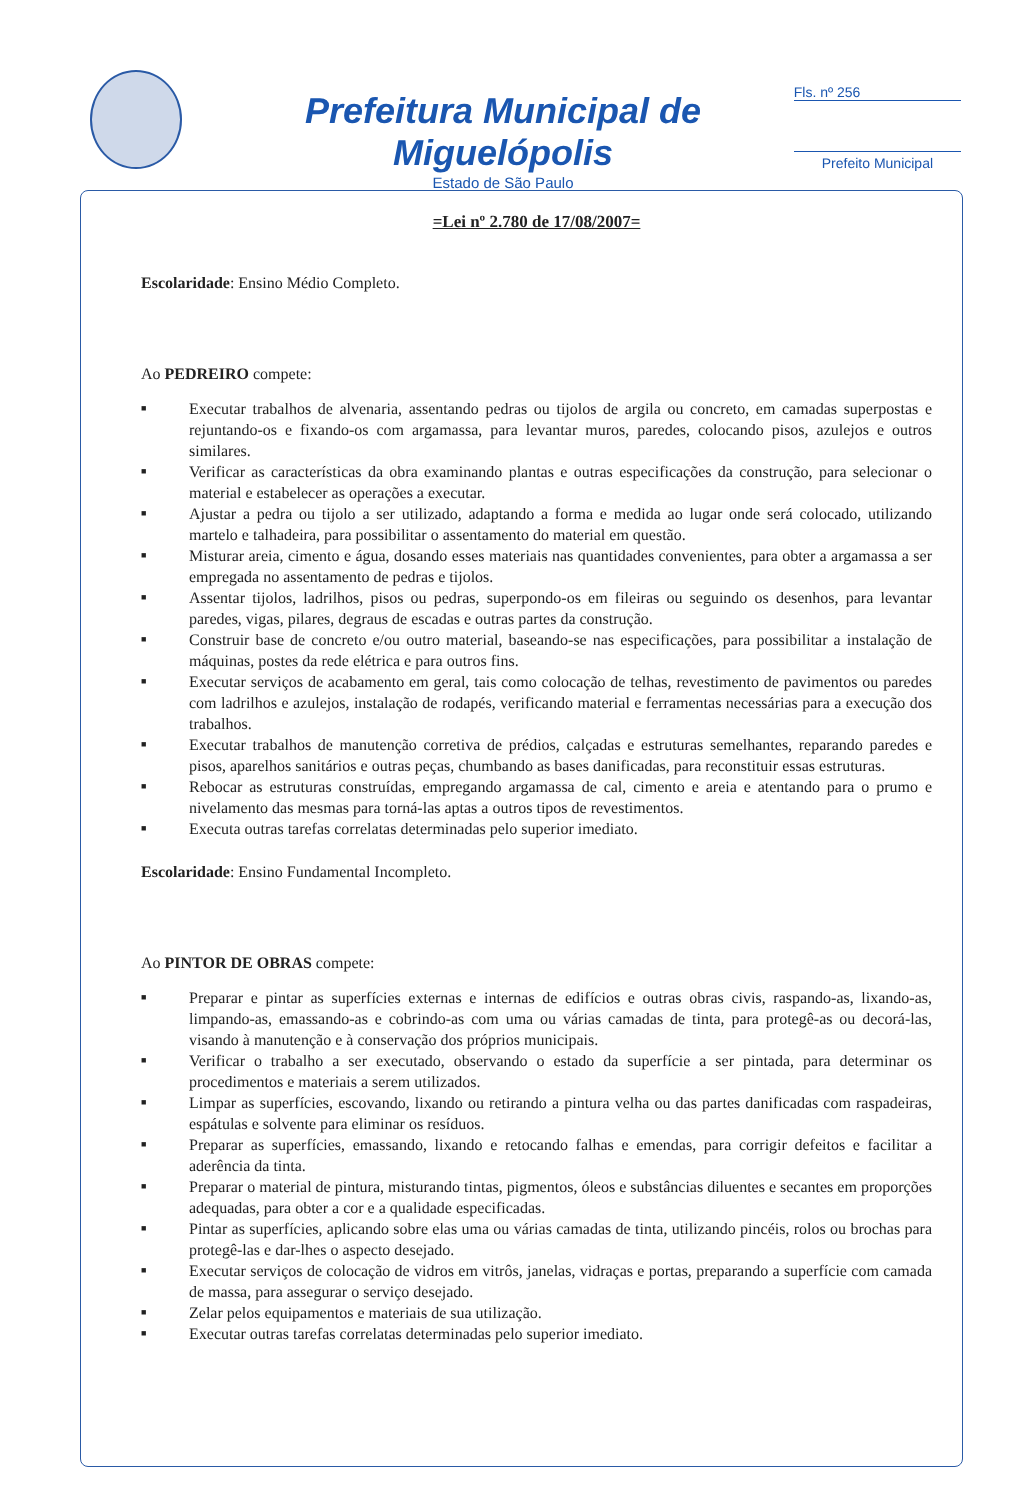Prefeitura Municipal de Miguelópolis
Estado de São Paulo
Fls. nº 256
Prefeito Municipal
=Lei nº 2.780 de 17/08/2007=
Escolaridade: Ensino Médio Completo.
Ao PEDREIRO compete:
■ Executar trabalhos de alvenaria, assentando pedras ou tijolos de argila ou concreto, em camadas superpostas e rejuntando-os e fixando-os com argamassa, para levantar muros, paredes, colocando pisos, azulejos e outros similares.
■ Verificar as características da obra examinando plantas e outras especificações da construção, para selecionar o material e estabelecer as operações a executar.
■ Ajustar a pedra ou tijolo a ser utilizado, adaptando a forma e medida ao lugar onde será colocado, utilizando martelo e talhadeira, para possibilitar o assentamento do material em questão.
■ Misturar areia, cimento e água, dosando esses materiais nas quantidades convenientes, para obter a argamassa a ser empregada no assentamento de pedras e tijolos.
■ Assentar tijolos, ladrilhos, pisos ou pedras, superpondo-os em fileiras ou seguindo os desenhos, para levantar paredes, vigas, pilares, degraus de escadas e outras partes da construção.
■ Construir base de concreto e/ou outro material, baseando-se nas especificações, para possibilitar a instalação de máquinas, postes da rede elétrica e para outros fins.
■ Executar serviços de acabamento em geral, tais como colocação de telhas, revestimento de pavimentos ou paredes com ladrilhos e azulejos, instalação de rodapés, verificando material e ferramentas necessárias para a execução dos trabalhos.
■ Executar trabalhos de manutenção corretiva de prédios, calçadas e estruturas semelhantes, reparando paredes e pisos, aparelhos sanitários e outras peças, chumbando as bases danificadas, para reconstituir essas estruturas.
■ Rebocar as estruturas construídas, empregando argamassa de cal, cimento e areia e atentando para o prumo e nivelamento das mesmas para torná-las aptas a outros tipos de revestimentos.
■ Executa outras tarefas correlatas determinadas pelo superior imediato.
Escolaridade: Ensino Fundamental Incompleto.
Ao PINTOR DE OBRAS compete:
■ Preparar e pintar as superfícies externas e internas de edifícios e outras obras civis, raspando-as, lixando-as, limpando-as, emassando-as e cobrindo-as com uma ou várias camadas de tinta, para protegê-as ou decorá-las, visando à manutenção e à conservação dos próprios municipais.
■ Verificar o trabalho a ser executado, observando o estado da superfície a ser pintada, para determinar os procedimentos e materiais a serem utilizados.
■ Limpar as superfícies, escovando, lixando ou retirando a pintura velha ou das partes danificadas com raspadeiras, espátulas e solvente para eliminar os resíduos.
■ Preparar as superfícies, emassando, lixando e retocando falhas e emendas, para corrigir defeitos e facilitar a aderência da tinta.
■ Preparar o material de pintura, misturando tintas, pigmentos, óleos e substâncias diluentes e secantes em proporções adequadas, para obter a cor e a qualidade especificadas.
■ Pintar as superfícies, aplicando sobre elas uma ou várias camadas de tinta, utilizando pincéis, rolos ou brochas para protegê-las e dar-lhes o aspecto desejado.
■ Executar serviços de colocação de vidros em vitrôs, janelas, vidraças e portas, preparando a superfície com camada de massa, para assegurar o serviço desejado.
■ Zelar pelos equipamentos e materiais de sua utilização.
■ Executar outras tarefas correlatas determinadas pelo superior imediato.